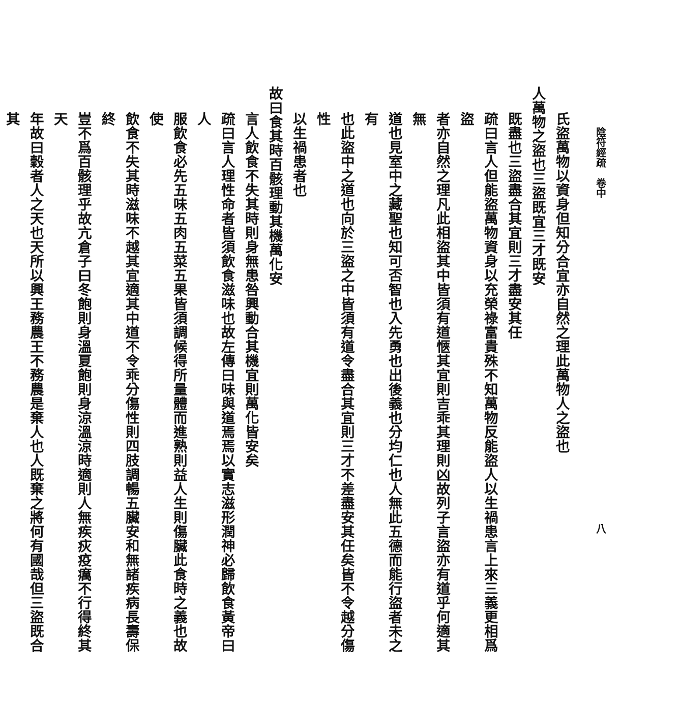陰符經疏　卷中 八
氏盜萬物以資身但知分合宜亦自然之理此萬物人之盜也
人萬物之盜也三盜既宜三才既安
既盡也三盜盡合其宜則三才盡安其任
疏曰言人但能盜萬物資身以充榮祿富貴殊不知萬物反能盜人以生禍患言上來三義更相爲盜
者亦自然之理凡此相盜其中皆須有道愜其宜則吉乖其理則凶故列子言盜亦有道乎何適其無
道也見室中之藏聖也知可否智也入先勇也出後義也分均仁也人無此五德而能行盜者未之有
也此盜中之道也向於三盜之中皆須有道令盡合其宜則三才不差盡安其任矣皆不令越分傷性
以生禍患者也
故曰食其時百骸理動其機萬化安
言人飲食不失其時則身無患咎興動合其機宜則萬化皆安矣
疏曰言人理性命者皆須飲食滋味也故左傳曰味與道焉焉以實志滋形潤神必歸飲食黃帝曰人
服飲食必先五味五肉五菜五果皆須調候得所量體而進熟則益人生則傷臟此食時之義也故使
飲食不失其時滋味不越其宜適其中道不令乖分傷性則四肢調暢五臟安和無諸疾病長壽保終
豈不爲百骸理乎故亢倉子曰冬飽則身溫夏飽則身涼溫涼時適則人無疾疢疫癘不行得終其天
年故曰穀者人之天也天所以興王務農王不務農是棄人也人既棄之將何有國哉但三盜既合其